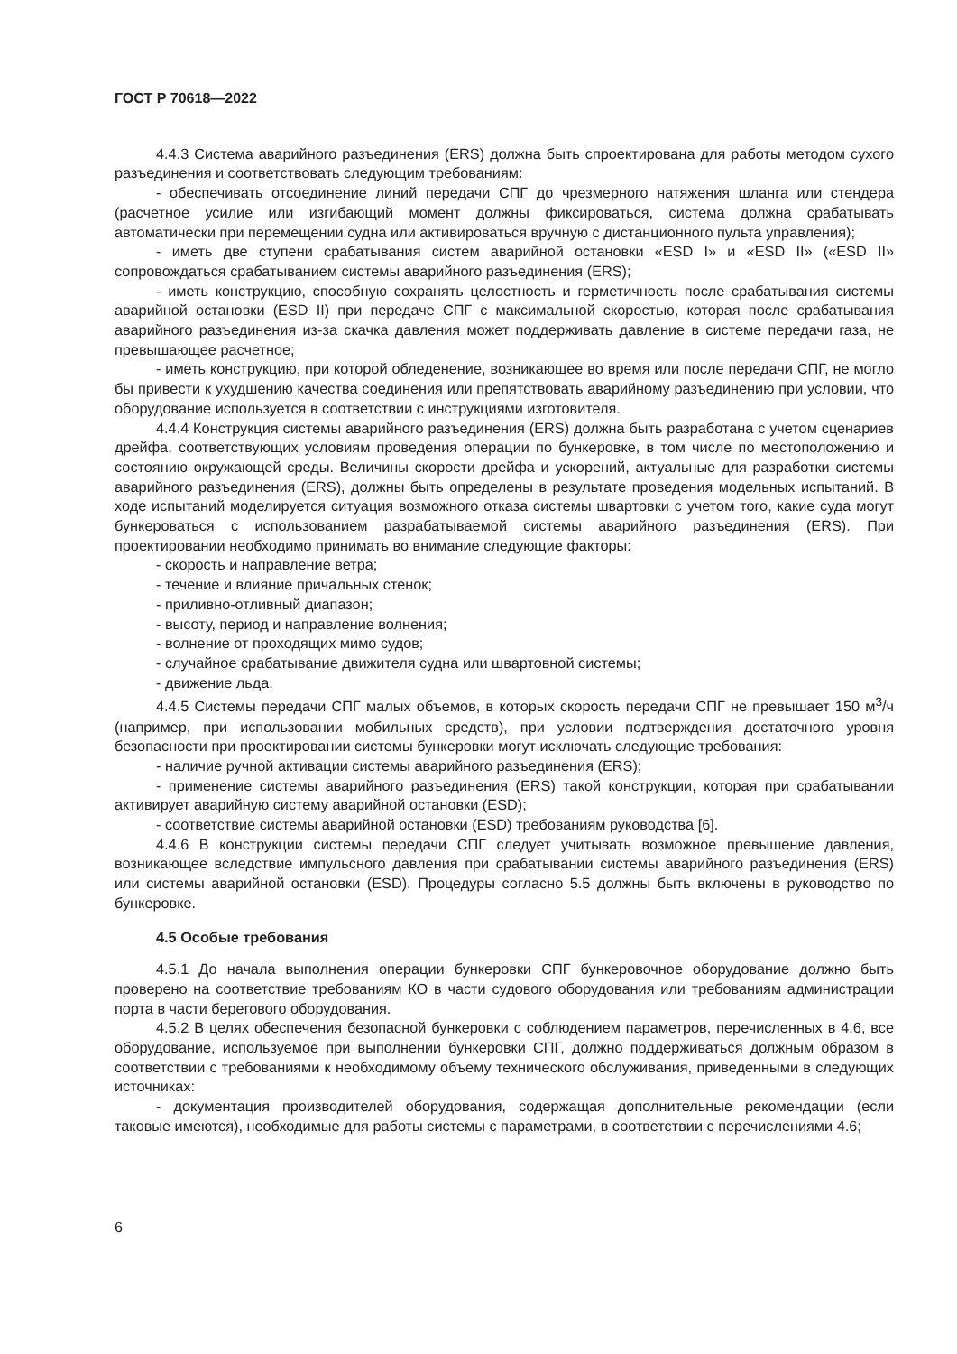ГОСТ Р 70618—2022
4.4.3 Система аварийного разъединения (ERS) должна быть спроектирована для работы методом сухого разъединения и соответствовать следующим требованиям:
- обеспечивать отсоединение линий передачи СПГ до чрезмерного натяжения шланга или стендера (расчетное усилие или изгибающий момент должны фиксироваться, система должна срабатывать автоматически при перемещении судна или активироваться вручную с дистанционного пульта управления);
- иметь две ступени срабатывания систем аварийной остановки «ESD I» и «ESD II» («ESD II» сопровождаться срабатыванием системы аварийного разъединения (ERS);
- иметь конструкцию, способную сохранять целостность и герметичность после срабатывания системы аварийной остановки (ESD II) при передаче СПГ с максимальной скоростью, которая после срабатывания аварийного разъединения из-за скачка давления может поддерживать давление в системе передачи газа, не превышающее расчетное;
- иметь конструкцию, при которой обледенение, возникающее во время или после передачи СПГ, не могло бы привести к ухудшению качества соединения или препятствовать аварийному разъединению при условии, что оборудование используется в соответствии с инструкциями изготовителя.
4.4.4 Конструкция системы аварийного разъединения (ERS) должна быть разработана с учетом сценариев дрейфа, соответствующих условиям проведения операции по бункеровке, в том числе по местоположению и состоянию окружающей среды. Величины скорости дрейфа и ускорений, актуальные для разработки системы аварийного разъединения (ERS), должны быть определены в результате проведения модельных испытаний. В ходе испытаний моделируется ситуация возможного отказа системы швартовки с учетом того, какие суда могут бункероваться с использованием разрабатываемой системы аварийного разъединения (ERS). При проектировании необходимо принимать во внимание следующие факторы:
- скорость и направление ветра;
- течение и влияние причальных стенок;
- приливно-отливный диапазон;
- высоту, период и направление волнения;
- волнение от проходящих мимо судов;
- случайное срабатывание движителя судна или швартовной системы;
- движение льда.
4.4.5 Системы передачи СПГ малых объемов, в которых скорость передачи СПГ не превышает 150 м<sup>3</sup>/ч (например, при использовании мобильных средств), при условии подтверждения достаточного уровня безопасности при проектировании системы бункеровки могут исключать следующие требования:
- наличие ручной активации системы аварийного разъединения (ERS);
- применение системы аварийного разъединения (ERS) такой конструкции, которая при срабатывании активирует аварийную систему аварийной остановки (ESD);
- соответствие системы аварийной остановки (ESD) требованиям руководства [6].
4.4.6 В конструкции системы передачи СПГ следует учитывать возможное превышение давления, возникающее вследствие импульсного давления при срабатывании системы аварийного разъединения (ERS) или системы аварийной остановки (ESD). Процедуры согласно 5.5 должны быть включены в руководство по бункеровке.
4.5 Особые требования
4.5.1 До начала выполнения операции бункеровки СПГ бункеровочное оборудование должно быть проверено на соответствие требованиям КО в части судового оборудования или требованиям администрации порта в части берегового оборудования.
4.5.2 В целях обеспечения безопасной бункеровки с соблюдением параметров, перечисленных в 4.6, все оборудование, используемое при выполнении бункеровки СПГ, должно поддерживаться должным образом в соответствии с требованиями к необходимому объему технического обслуживания, приведенными в следующих источниках:
- документация производителей оборудования, содержащая дополнительные рекомендации (если таковые имеются), необходимые для работы системы с параметрами, в соответствии с перечислениями 4.6;
6